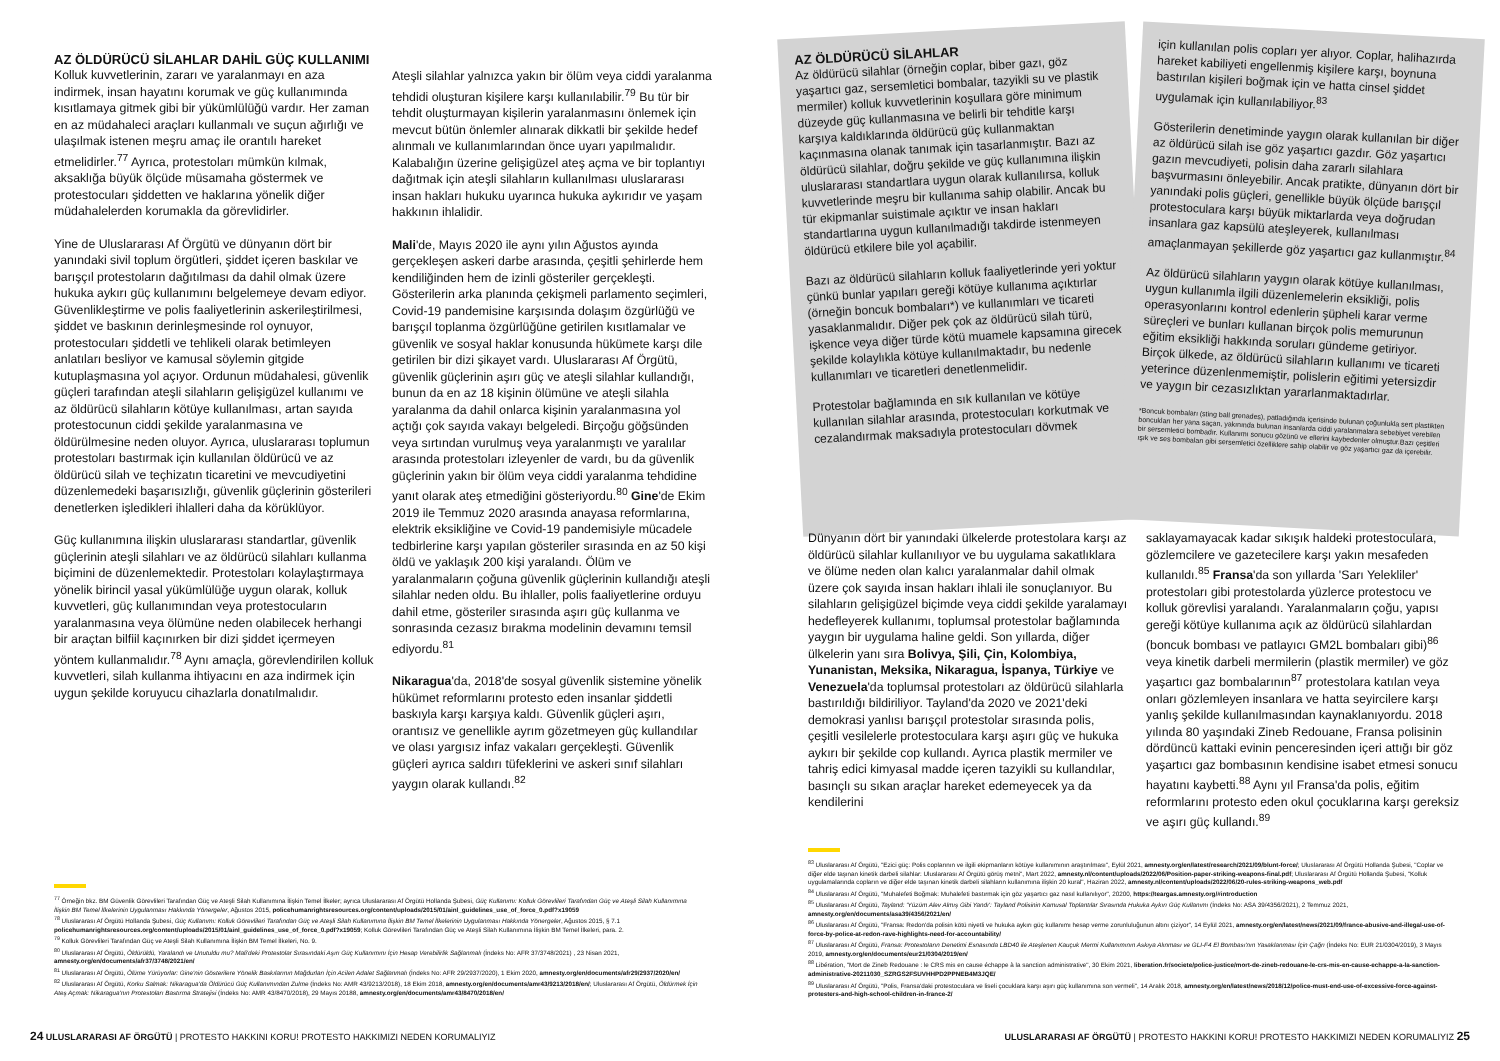AZ ÖLDÜRÜCÜ SİLAHLAR DAHİL GÜÇ KULLANIMI
Kolluk kuvvetlerinin, zararı ve yaralanmayı en aza indirmek, insan hayatını korumak ve güç kullanımında kısıtlamaya gitmek gibi bir yükümlülüğü vardır. Her zaman en az müdahaleci araçları kullanmalı ve suçun ağırlığı ve ulaşılmak istenen meşru amaç ile orantılı hareket etmelidirler.<sup>77</sup> Ayrıca, protestoları mümkün kılmak, aksaklığa büyük ölçüde müsamaha göstermek ve protestocuları şiddetten ve haklarına yönelik diğer müdahalelerden korumakla da görevlidirler.
Yine de Uluslararası Af Örgütü ve dünyanın dört bir yanındaki sivil toplum örgütleri, şiddet içeren baskılar ve barışçıl protestoların dağıtılması da dahil olmak üzere hukuka aykırı güç kullanımını belgelemeye devam ediyor. Güvenlikleştirme ve polis faaliyetlerinin askerileştirilmesi, şiddet ve baskının derinleşmesinde rol oynuyor, protestocuları şiddetli ve tehlikeli olarak betimleyen anlatıları besliyor ve kamusal söylemin gitgide kutuplaşmasına yol açıyor. Ordunun müdahalesi, güvenlik güçleri tarafından ateşli silahların gelişigüzel kullanımı ve az öldürücü silahların kötüye kullanılması, artan sayıda protestocunun ciddi şekilde yaralanmasına ve öldürülmesine neden oluyor. Ayrıca, uluslararası toplumun protestoları bastırmak için kullanılan öldürücü ve az öldürücü silah ve teçhizatın ticaretini ve mevcudiyetini düzenlemedeki başarısızlığı, güvenlik güçlerinin gösterileri denetlerken işledikleri ihlalleri daha da körüklüyor.
Güç kullanımına ilişkin uluslararası standartlar, güvenlik güçlerinin ateşli silahları ve az öldürücü silahları kullanma biçimini de düzenlemektedir. Protestoları kolaylaştırmaya yönelik birincil yasal yükümlülüğe uygun olarak, kolluk kuvvetleri, güç kullanımından veya protestocuların yaralanmasına veya ölümüne neden olabilecek herhangi bir araçtan bilfiil kaçınırken bir dizi şiddet içermeyen yöntem kullanmalıdır.<sup>78</sup> Aynı amaçla, görevlendirilen kolluk kuvvetleri, silah kullanma ihtiyacını en aza indirmek için uygun şekilde koruyucu cihazlarla donatılmalıdır.
Ateşli silahlar yalnızca yakın bir ölüm veya ciddi yaralanma tehdidi oluşturan kişilere karşı kullanılabilir.<sup>79</sup> Bu tür bir tehdit oluşturmayan kişilerin yaralanmasını önlemek için mevcut bütün önlemler alınarak dikkatli bir şekilde hedef alınmalı ve kullanımlarından önce uyarı yapılmalıdır. Kalabalığın üzerine gelişigüzel ateş açma ve bir toplantıyı dağıtmak için ateşli silahların kullanılması uluslararası insan hakları hukuku uyarınca hukuka aykırıdır ve yaşam hakkının ihlalidir.
Mali'de, Mayıs 2020 ile aynı yılın Ağustos ayında gerçekleşen askeri darbe arasında, çeşitli şehirlerde hem kendiliğinden hem de izinli gösteriler gerçekleşti. Gösterilerin arka planında çekişmeli parlamento seçimleri, Covid-19 pandemisine karşısında dolaşım özgürlüğü ve barışçıl toplanma özgürlüğüne getirilen kısıtlamalar ve güvenlik ve sosyal haklar konusunda hükümete karşı dile getirilen bir dizi şikayet vardı. Uluslararası Af Örgütü, güvenlik güçlerinin aşırı güç ve ateşli silahlar kullandığı, bunun da en az 18 kişinin ölümüne ve ateşli silahla yaralanma da dahil onlarca kişinin yaralanmasına yol açtığı çok sayıda vakayı belgeledi. Birçoğu göğsünden veya sırtından vurulmuş veya yaralanmıştı ve yaralılar arasında protestoları izleyenler de vardı, bu da güvenlik güçlerinin yakın bir ölüm veya ciddi yaralanma tehdidine yanıt olarak ateş etmediğini gösteriyordu.<sup>80</sup> Gine'de Ekim 2019 ile Temmuz 2020 arasında anayasa reformlarına, elektrik eksikliğine ve Covid-19 pandemisiyle mücadele tedbirlerine karşı yapılan gösteriler sırasında en az 50 kişi öldü ve yaklaşık 200 kişi yaralandı. Ölüm ve yaralanmaların çoğuna güvenlik güçlerinin kullandığı ateşli silahlar neden oldu. Bu ihlaller, polis faaliyetlerine orduyu dahil etme, gösteriler sırasında aşırı güç kullanma ve sonrasında cezasız bırakma modelinin devamını temsil ediyordu.<sup>81</sup>
Nikaragua'da, 2018'de sosyal güvenlik sistemine yönelik hükümet reformlarını protesto eden insanlar şiddetli baskıyla karşı karşıya kaldı. Güvenlik güçleri aşırı, orantısız ve genellikle ayrım gözetmeyen güç kullandılar ve olası yargısız infaz vakaları gerçekleşti. Güvenlik güçleri ayrıca saldırı tüfeklerini ve askeri sınıf silahları yaygın olarak kullandı.<sup>82</sup>
<sup>77</sup> Örneğin bkz. BM Güvenlik Görevlileri Tarafından Güç ve Ateşli Silah Kullanımına İlişkin Temel İlkeler; ayrıca Uluslararası Af Örgütü Hollanda Şubesi, Güç Kullanımı: Kolluk Görevlileri Tarafından Güç ve Ateşli Silah Kullanımına İlişkin BM Temel İlkelerinin Uygulanması Hakkında Yönergeler, Ağustos 2015, policehumanrightsresources.org/content/uploads/2015/01/ainl_guidelines_use_of_force_0.pdf?x19059
<sup>78</sup> Uluslararası Af Örgütü Hollanda Şubesi, Güç Kullanımı: Kolluk Görevlileri Tarafından Güç ve Ateşli Silah Kullanımına İlişkin BM Temel İlkelerinin Uygulanması Hakkında Yönergeler, Ağustos 2015, § 7.1 policehumanrightsresources.org/content/uploads/2015/01/ainl_guidelines_use_of_force_0.pdf?x19059; Kolluk Görevlileri Tarafından Güç ve Ateşli Silah Kullanımına İlişkin BM Temel İlkeleri, para. 2.
<sup>79</sup> Kolluk Görevlileri Tarafından Güç ve Ateşli Silah Kullanımına İlişkin BM Temel İlkeleri, No. 9.
<sup>80</sup> Uluslararası Af Örgütü, Öldürüldü, Yaralandı ve Unutuldu mu? Mali'deki Protestolar Sırasındaki Aşırı Güç Kullanımını İçin Hesap Verebilirlik Sağlanmalı (İndeks No: AFR 37/3748/2021) , 23 Nisan 2021, amnesty.org/en/documents/afr37/3748/2021/en/
<sup>81</sup> Uluslararası Af Örgütü, Ölüme Yürüyorlar: Gine'nin Gösterilere Yönelik Baskılarının Mağdurları İçin Acilen Adalet Sağlanmalı (İndeks No: AFR 29/2937/2020), 1 Ekim 2020, amnesty.org/en/documents/afr29/2937/2020/en/
<sup>82</sup> Uluslararası Af Örgütü, Korku Salmak: Nikaragua'da Öldürücü Güç Kullanımından Zulme (İndeks No: AMR 43/9213/2018), 18 Ekim 2018, amnesty.org/en/documents/amr43/9213/2018/en/; Uluslararası Af Örgütü, Öldürmek İçin Ateş Açmak: Nikaragua'nın Protestoları Bastırma Stratejisi (İndeks No: AMR 43/8470/2018), 29 Mayıs 20188, amnesty.org/en/documents/amr43/8470/2018/en/
24 ULUSLARARASI AF ÖRGÜTÜ | PROTESTO HAKKINI KORU! PROTESTO HAKKIMIZI NEDEN KORUMALIYIZ
AZ ÖLDÜRÜCÜ SİLAHLAR
Az öldürücü silahlar (örneğin coplar, biber gazı, göz yaşartıcı gaz, sersemletici bombalar, tazyikli su ve plastik mermiler) kolluk kuvvetlerinin koşullara göre minimum düzeyde güç kullanmasına ve belirli bir tehditle karşı karşıya kaldıklarında öldürücü güç kullanmaktan kaçınmasına olanak tanımak için tasarlanmıştır. Bazı az öldürücü silahlar, doğru şekilde ve güç kullanımına ilişkin uluslararası standartlara uygun olarak kullanılırsa, kolluk kuvvetlerinde meşru bir kullanıma sahip olabilir. Ancak bu tür ekipmanlar suistimale açıktır ve insan hakları standartlarına uygun kullanılmadığı takdirde istenmeyen öldürücü etkilere bile yol açabilir.
Bazı az öldürücü silahların kolluk faaliyetlerinde yeri yoktur çünkü bunlar yapıları gereği kötüye kullanıma açıktırlar (örneğin boncuk bombaları*) ve kullanımları ve ticareti yasaklanmalıdır. Diğer pek çok az öldürücü silah türü, işkence veya diğer türde kötü muamele kapsamına girecek şekilde kolaylıkla kötüye kullanılmaktadır, bu nedenle kullanımları ve ticaretleri denetlenmelidir.
Protestolar bağlamında en sık kullanılan ve kötüye kullanılan silahlar arasında, protestocuları korkutmak ve cezalandırmak maksadıyla protestocuları dövmek
için kullanılan polis copları yer alıyor. Coplar, halihazırda hareket kabiliyeti engellenmiş kişilere karşı, boynuna bastırılan kişileri boğmak için ve hatta cinsel şiddet uygulamak için kullanılabiliyor.<sup>83</sup>
Gösterilerin denetiminde yaygın olarak kullanılan bir diğer az öldürücü silah ise göz yaşartıcı gazdır. Göz yaşartıcı gazın mevcudiyeti, polisin daha zararlı silahlara başvurmasını önleyebilir. Ancak pratikte, dünyanın dört bir yanındaki polis güçleri, genellikle büyük ölçüde barışçıl protestoculara karşı büyük miktarlarda veya doğrudan insanlara gaz kapsülü ateşleyerek, kullanılması amaçlanmayan şekillerde göz yaşartıcı gaz kullanmıştır.<sup>84</sup>
Az öldürücü silahların yaygın olarak kötüye kullanılması, uygun kullanımla ilgili düzenlemelerin eksikliği, polis operasyonlarını kontrol edenlerin şüpheli karar verme süreçleri ve bunları kullanan birçok polis memurunun eğitim eksikliği hakkında soruları gündeme getiriyor. Birçok ülkede, az öldürücü silahların kullanımı ve ticareti yeterince düzenlenmemiştir, polislerin eğitimi yetersizdir ve yaygın bir cezasızlıktan yararlanmaktadırlar.
*Boncuk bombaları (sting ball grenades), patladığında içerisinde bulunan çoğunlukla sert plastikten boncukları her yana saçan, yakınında bulunan insanlarda ciddi yaralanmalara sebebiyet verebilen bir sersemletici bombadır. Kullanımı sonucu gözünü ve ellerini kaybedenler olmuştur.Bazı çeşitleri ışık ve ses bombaları gibi sersemletici özelliklere sahip olabilir ve göz yaşartıcı gaz da içerebilir.
Dünyanın dört bir yanındaki ülkelerde protestolara karşı az öldürücü silahlar kullanılıyor ve bu uygulama sakatlıklara ve ölüme neden olan kalıcı yaralanmalar dahil olmak üzere çok sayıda insan hakları ihlali ile sonuçlanıyor. Bu silahların gelişigüzel biçimde veya ciddi şekilde yaralamayı hedefleyerek kullanımı, toplumsal protestolar bağlamında yaygın bir uygulama haline geldi. Son yıllarda, diğer ülkelerin yanı sıra Bolivya, Şili, Çin, Kolombiya, Yunanistan, Meksika, Nikaragua, İspanya, Türkiye ve Venezuela'da toplumsal protestoları az öldürücü silahlarla bastırıldığı bildiriliyor. Tayland'da 2020 ve 2021'deki demokrasi yanlısı barışçıl protestolar sırasında polis, çeşitli vesilelerle protestoculara karşı aşırı güç ve hukuka aykırı bir şekilde cop kullandı. Ayrıca plastik mermiler ve tahriş edici kimyasal madde içeren tazyikli su kullandılar, basınçlı su sıkan araçlar hareket edemeyecek ya da kendilerini
saklayamayacak kadar sıkışık haldeki protestoculara, gözlemcilere ve gazetecilere karşı yakın mesafeden kullanıldı.<sup>85</sup> Fransa'da son yıllarda 'Sarı Yelekliler' protestoları gibi protestolarda yüzlerce protestocu ve kolluk görevlisi yaralandı. Yaralanmaların çoğu, yapısı gereği kötüye kullanıma açık az öldürücü silahlardan (boncuk bombası ve patlayıcı GM2L bombaları gibi)<sup>86</sup> veya kinetik darbeli mermilerin (plastik mermiler) ve göz yaşartıcı gaz bombalarının<sup>87</sup> protestolara katılan veya onları gözlemleyen insanlara ve hatta seyircilere karşı yanlış şekilde kullanılmasından kaynaklanıyordu. 2018 yılında 80 yaşındaki Zineb Redouane, Fransa polisinin dördüncü kattaki evinin penceresinden içeri attığı bir göz yaşartıcı gaz bombasının kendisine isabet etmesi sonucu hayatını kaybetti.<sup>88</sup> Aynı yıl Fransa'da polis, eğitim reformlarını protesto eden okul çocuklarına karşı gereksiz ve aşırı güç kullandı.<sup>89</sup>
<sup>83</sup> Uluslararası Af Örgütü, "Ezici güç: Polis coplarının ve ilgili ekipmanların kötüye kullanımının araştırılması", Eylül 2021, amnesty.org/en/latest/research/2021/09/blunt-force/; Uluslararası Af Örgütü Hollanda Şubesi, "Coplar ve diğer elde taşınan kinetik darbeli silahlar: Uluslararası Af Örgütü görüş metni", Mart 2022, amnesty.nl/content/uploads/2022/06/Position-paper-striking-weapons-final.pdf; Uluslararası Af Örgütü Hollanda Şubesi, "Kolluk uygulamalarında copların ve diğer elde taşınan kinetik darbeli silahların kullanımına ilişkin 20 kural", Haziran 2022, amnesty.nl/content/uploads/2022/06/20-rules-striking-weapons_web.pdf
<sup>84</sup> Uluslararası Af Örgütü, "Muhalefeti Boğmak: Muhalefeti bastırmak için göz yaşartıcı gaz nasıl kullanılıyor", 20200, https://teargas.amnesty.org/#introduction
<sup>85</sup> Uluslararası Af Örgütü, Tayland: 'Yüzüm Alev Almış Gibi Yandı': Tayland Polisinin Kamusal Toplantılar Sırasında Hukuka Aykırı Güç Kullanımı (İndeks No: ASA 39/4356/2021), 2 Temmuz 2021, amnesty.org/en/documents/asa39/4356/2021/en/
<sup>86</sup> Uluslararası Af Örgütü, "Fransa: Redon'da polisin kötü niyetli ve hukuka aykırı güç kullanımı hesap verme zorunluluğunun altını çiziyor", 14 Eylül 2021, amnesty.org/en/latest/news/2021/09/france-abusive-and-illegal-use-of-force-by-police-at-redon-rave-highlights-need-for-accountability/
<sup>87</sup> Uluslararası Af Örgütü, Fransa: Protestoların Denetimi Esnasında LBD40 ile Ateşlenen Kauçuk Mermi Kullanımının Askıya Alınması ve GLI-F4 El Bombası'nın Yasaklanması İçin Çağrı (İndeks No: EUR 21/0304/2019), 3 Mayıs 2019, amnesty.org/en/documents/eur21/0304/2019/en/
<sup>88</sup> Libération, "Mort de Zineb Redouane : le CRS mis en cause échappe à la sanction administrative", 30 Ekim 2021, liberation.fr/societe/police-justice/mort-de-zineb-redouane-le-crs-mis-en-cause-echappe-a-la-sanction-administrative-20211030_SZRGS2FSUVHHPD2PPNEB4M3JQE/
<sup>89</sup> Uluslararası Af Örgütü, "Polis, Fransa'daki protestoculara ve liseli çocuklara karşı aşırı güç kullanımına son vermeli", 14 Aralık 2018, amnesty.org/en/latest/news/2018/12/police-must-end-use-of-excessive-force-against-protesters-and-high-school-children-in-france-2/
ULUSLARARASI AF ÖRGÜTÜ | PROTESTO HAKKINI KORU! PROTESTO HAKKIMIZI NEDEN KORUMALIYIZ 25